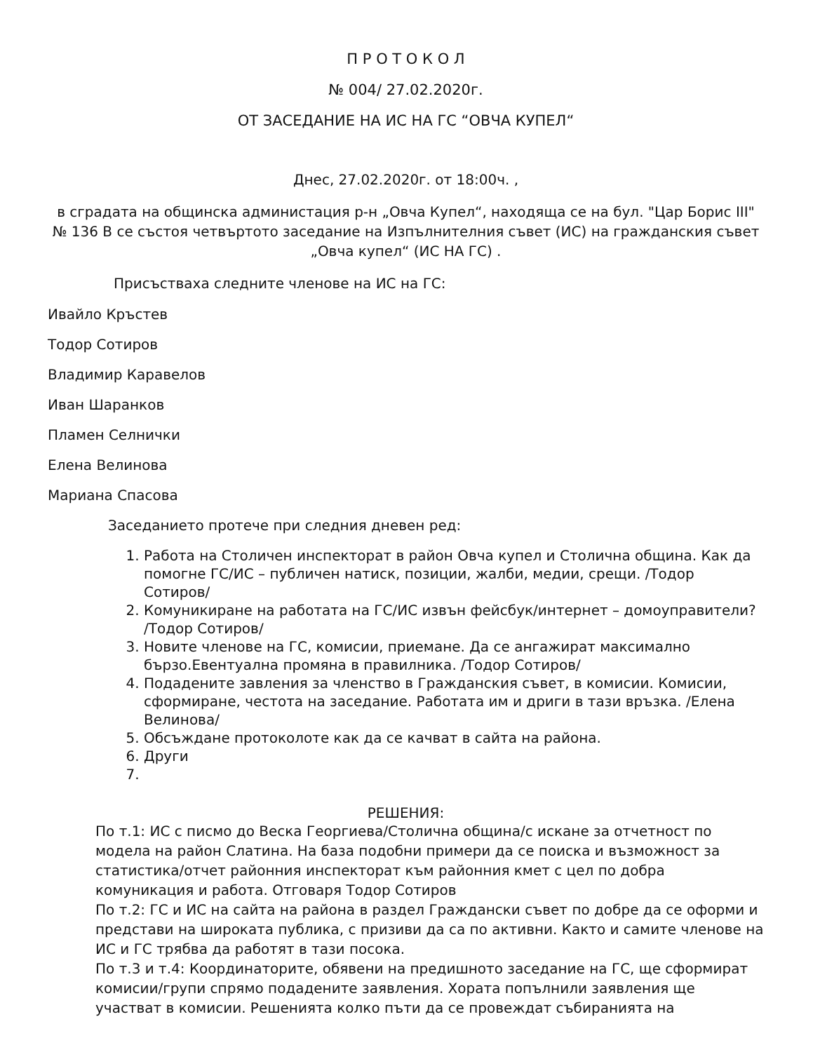П Р О Т О К О Л
№ 004/ 27.02.2020г.
ОТ ЗАСЕДАНИЕ НА ИС НА ГС “ОВЧА КУПЕЛ“
Днес, 27.02.2020г. от 18:00ч. ,
в сградата на общинска администация р-н „Овча Купел“, находяща се на бул. "Цар Борис III" № 136 В се състоя четвъртото заседание на Изпълнителния съвет (ИС) на гражданския съвет „Овча купел“ (ИС НА ГС) .
Присъстваха следните членове на ИС на ГС:
Ивайло Кръстев
Тодор Сотиров
Владимир Каравелов
Иван Шаранков
Пламен Селнички
Елена Велинова
Мариана Спасова
Заседанието протече при следния дневен ред:
1. Работа на Столичен инспекторат в район Овча купел и Столична община. Как да помогне ГС/ИС – публичен натиск, позиции, жалби, медии, срещи. /Тодор Сотиров/
2. Комуникиране на работата на ГС/ИС извън фейсбук/интернет – домоуправители? /Тодор Сотиров/
3. Новите членове на ГС, комисии, приемане. Да се ангажират максимално бързо.Евентуална промяна в правилника. /Тодор Сотиров/
4. Подадените завления за членство в Гражданския съвет, в комисии. Комисии, сформиране, честота на заседание. Работата им и дриги в тази връзка. /Елена Велинова/
5. Обсъждане протоколоте как да се качват в сайта на района.
6. Други
РЕШЕНИЯ:
По т.1: ИС с писмо до Веска Георгиева/Столична община/с искане за отчетност по модела на район Слатина. На база подобни примери да се поиска и възможност за статистика/отчет районния инспекторат към районния кмет с цел по добра комуникация и работа. Отговаря Тодор Сотиров
По т.2: ГС и ИС на сайта на района в раздел Граждански съвет по добре да се оформи и представи на широката публика, с призиви да са по активни. Както и самите членове на ИС и ГС трябва да работят в тази посока.
По т.3 и т.4: Координаторите, обявени на предишното заседание на ГС, ще сформират комисии/групи спрямо подадените заявления. Хората попълнили заявления ще участват в комисии. Решенията колко пъти да се провеждат събиранията на